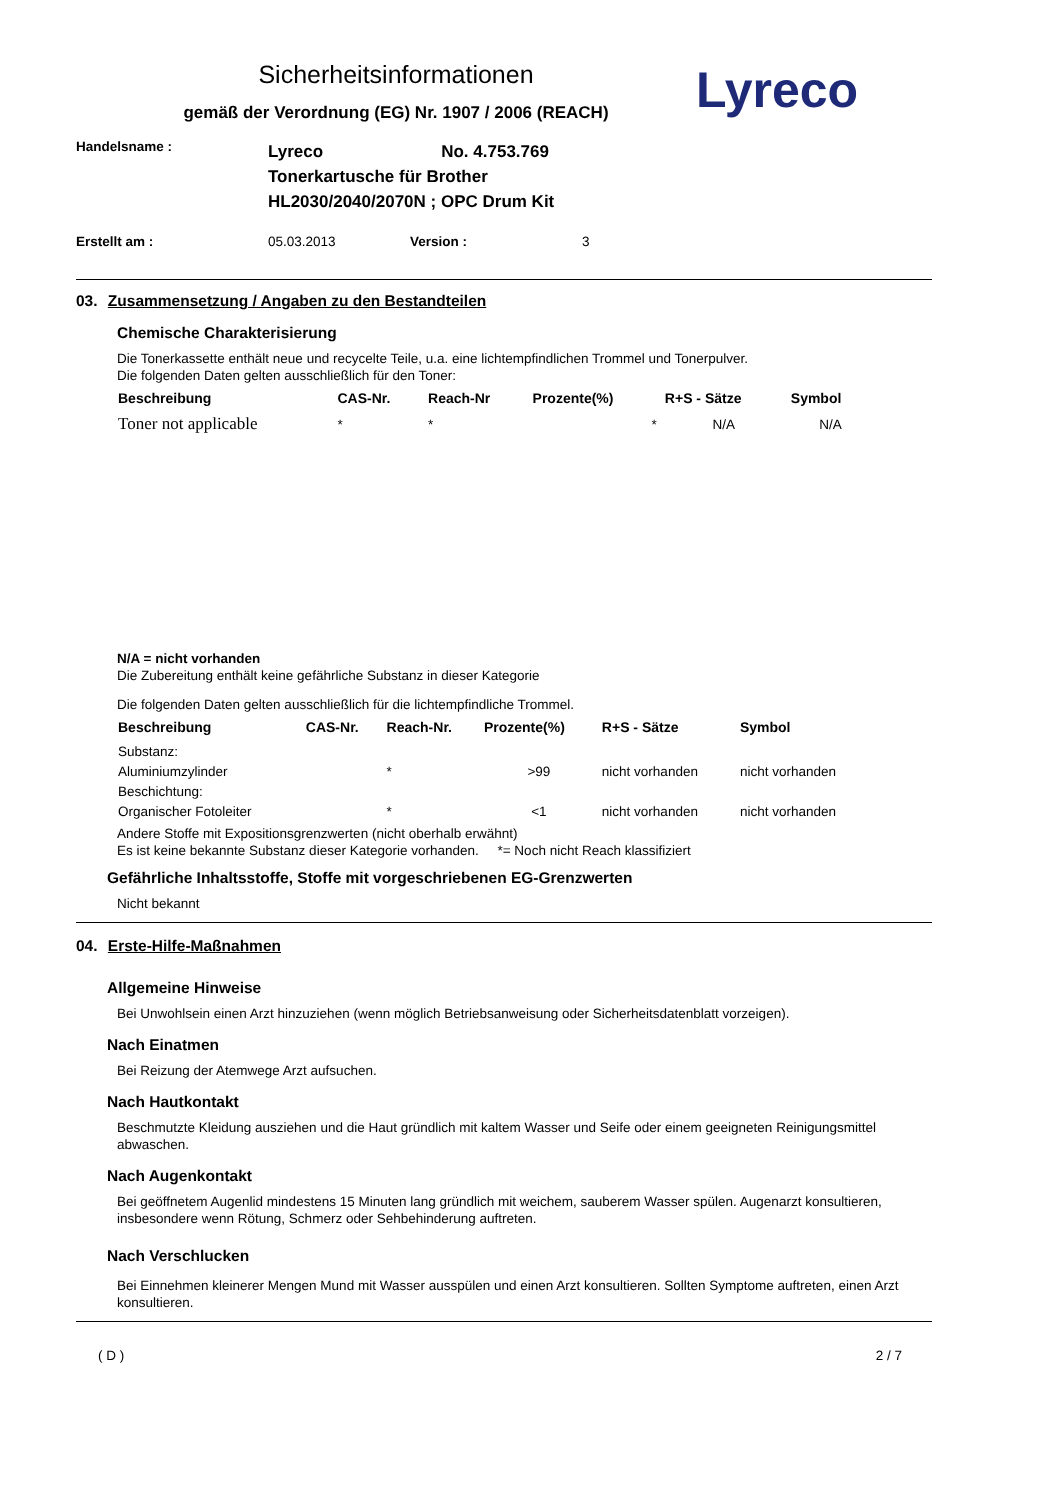Sicherheitsinformationen
gemäß der Verordnung (EG) Nr. 1907 / 2006 (REACH)
Lyreco
Handelsname :
Lyreco No. 4.753.769
Tonerkartusche für Brother
HL2030/2040/2070N ; OPC Drum Kit
Erstellt am : 05.03.2013 Version : 3
03. Zusammensetzung / Angaben zu den Bestandteilen
Chemische Charakterisierung
Die Tonerkassette enthält neue und recycelte Teile, u.a. eine lichtempfindlichen Trommel und Tonerpulver.
Die folgenden Daten gelten ausschließlich für den Toner:
| Beschreibung | CAS-Nr. | Reach-Nr | Prozente(%) | R+S - Sätze | Symbol |
| --- | --- | --- | --- | --- | --- |
| Toner not applicable | * | * | * | N/A | N/A |
N/A = nicht vorhanden
Die Zubereitung enthält keine gefährliche Substanz in dieser Kategorie
Die folgenden Daten gelten ausschließlich für die lichtempfindliche Trommel.
| Beschreibung | CAS-Nr. | Reach-Nr. | Prozente(%) | R+S - Sätze | Symbol |
| --- | --- | --- | --- | --- | --- |
| Substanz: | | | | | |
| Aluminiumzylinder | | * | >99 | nicht vorhanden | nicht vorhanden |
| Beschichtung: | | | | | |
| Organischer Fotoleiter | | * | <1 | nicht vorhanden | nicht vorhanden |
Andere Stoffe mit Expositionsgrenzwerten (nicht oberhalb erwähnt)
Es ist keine bekannte Substanz dieser Kategorie vorhanden. *= Noch nicht Reach klassifiziert
Gefährliche Inhaltsstoffe, Stoffe mit vorgeschriebenen EG-Grenzwerten
Nicht bekannt
04. Erste-Hilfe-Maßnahmen
Allgemeine Hinweise
Bei Unwohlsein einen Arzt hinzuziehen (wenn möglich Betriebsanweisung oder Sicherheitsdatenblatt vorzeigen).
Nach Einatmen
Bei Reizung der Atemwege Arzt aufsuchen.
Nach Hautkontakt
Beschmutzte Kleidung ausziehen und die Haut gründlich mit kaltem Wasser und Seife oder einem geeigneten Reinigungsmittel abwaschen.
Nach Augenkontakt
Bei geöffnetem Augenlid mindestens 15 Minuten lang gründlich mit weichem, sauberem Wasser spülen. Augenarzt konsultieren, insbesondere wenn Rötung, Schmerz oder Sehbehinderung auftreten.
Nach Verschlucken
Bei Einnehmen kleinerer Mengen Mund mit Wasser ausspülen und einen Arzt konsultieren. Sollten Symptome auftreten, einen Arzt konsultieren.
( D ) 2 / 7